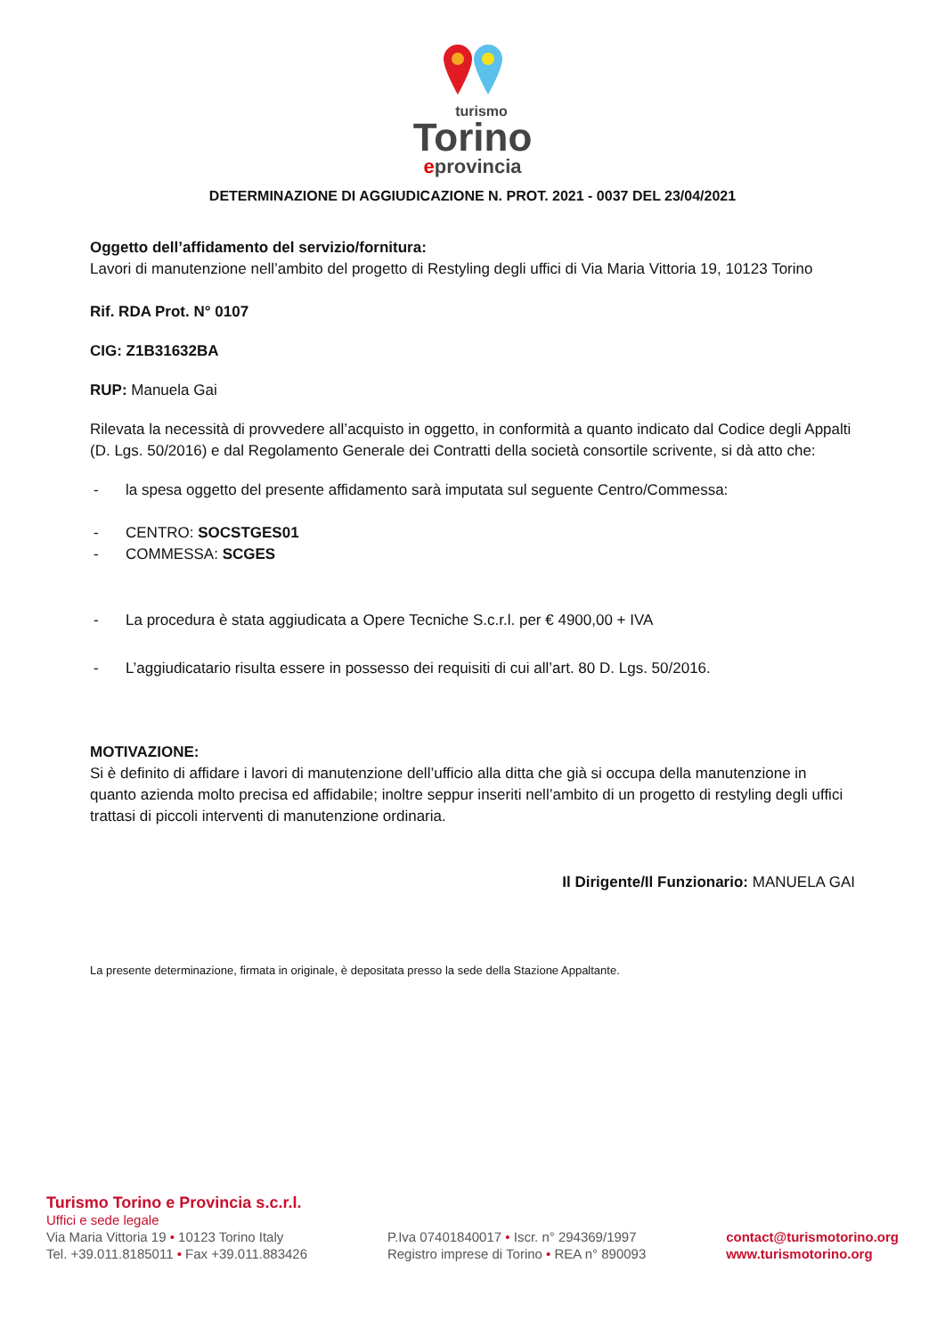turismo
Torino
eprovincia
DETERMINAZIONE DI AGGIUDICAZIONE N. PROT. 2021 - 0037 DEL 23/04/2021
Oggetto dell’affidamento del servizio/fornitura:
Lavori di manutenzione nell’ambito del progetto di Restyling degli uffici di Via Maria Vittoria 19, 10123 Torino
Rif. RDA Prot. N° 0107
CIG: Z1B31632BA
RUP: Manuela Gai
Rilevata la necessità di provvedere all’acquisto in oggetto, in conformità a quanto indicato dal Codice degli Appalti (D. Lgs. 50/2016) e dal Regolamento Generale dei Contratti della società consortile scrivente, si dà atto che:
- la spesa oggetto del presente affidamento sarà imputata sul seguente Centro/Commessa:
- CENTRO: SOCSTGES01
- COMMESSA: SCGES
- La procedura è stata aggiudicata a Opere Tecniche S.c.r.l. per € 4900,00 + IVA
- L’aggiudicatario risulta essere in possesso dei requisiti di cui all’art. 80 D. Lgs. 50/2016.
MOTIVAZIONE:
Si è definito di affidare i lavori di manutenzione dell’ufficio alla ditta che già si occupa della manutenzione in quanto azienda molto precisa ed affidabile; inoltre seppur inseriti nell’ambito di un progetto di restyling degli uffici trattasi di piccoli interventi di manutenzione ordinaria.
Il Dirigente/Il Funzionario: MANUELA GAI
La presente determinazione, firmata in originale, è depositata presso la sede della Stazione Appaltante.
Turismo Torino e Provincia s.c.r.l.
Uffici e sede legale
Via Maria Vittoria 19 • 10123 Torino Italy
Tel. +39.011.8185011 • Fax +39.011.883426
P.Iva 07401840017 • Iscr. n° 294369/1997
Registro imprese di Torino • REA n° 890093
contact@turismotorino.org
www.turismotorino.org